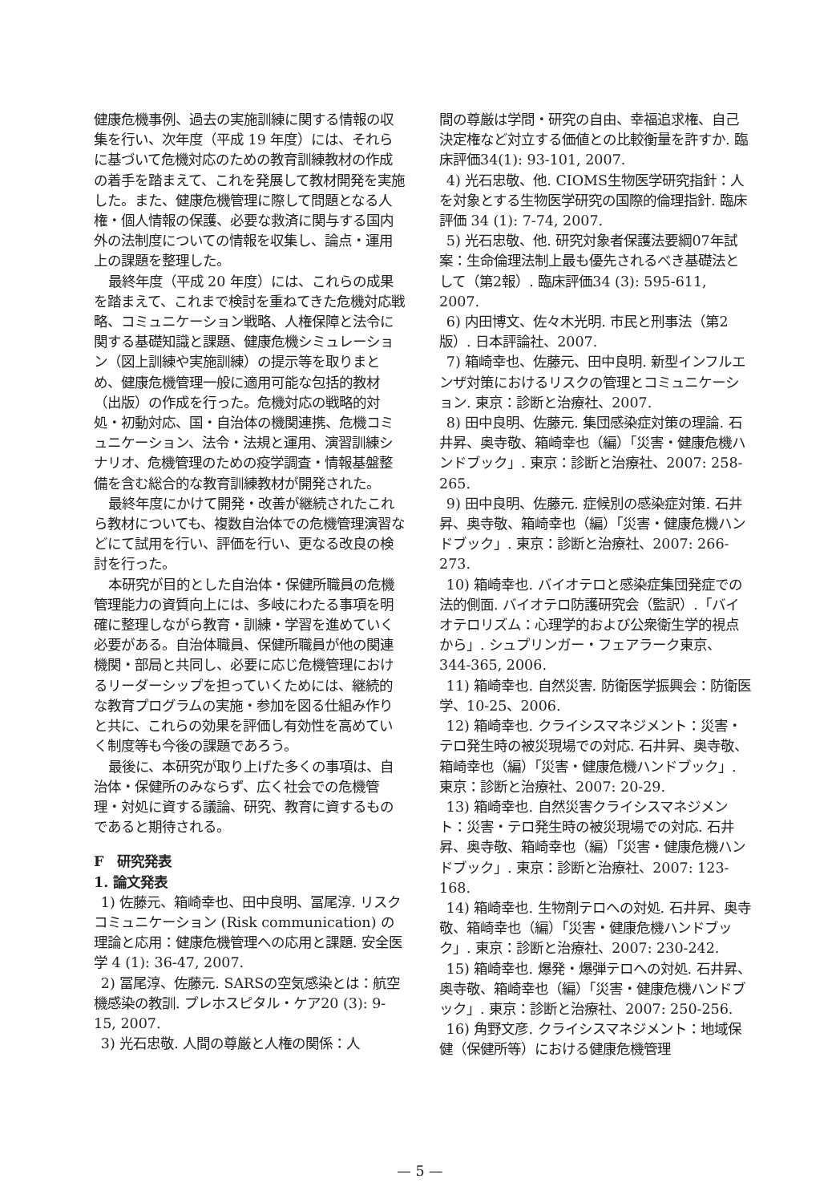健康危機事例、過去の実施訓練に関する情報の収集を行い、次年度（平成 19 年度）には、それらに基づいて危機対応のための教育訓練教材の作成の着手を踏まえて、これを発展して教材開発を実施した。また、健康危機管理に際して問題となる人権・個人情報の保護、必要な救済に関与する国内外の法制度についての情報を収集し、論点・運用上の課題を整理した。
最終年度（平成 20 年度）には、これらの成果を踏まえて、これまで検討を重ねてきた危機対応戦略、コミュニケーション戦略、人権保障と法令に関する基礎知識と課題、健康危機シミュレーション（図上訓練や実施訓練）の提示等を取りまとめ、健康危機管理一般に適用可能な包括的教材（出版）の作成を行った。危機対応の戦略的対処・初動対応、国・自治体の機関連携、危機コミュニケーション、法令・法規と運用、演習訓練シナリオ、危機管理のための疫学調査・情報基盤整備を含む総合的な教育訓練教材が開発された。
最終年度にかけて開発・改善が継続されたこれら教材についても、複数自治体での危機管理演習などにて試用を行い、評価を行い、更なる改良の検討を行った。
本研究が目的とした自治体・保健所職員の危機管理能力の資質向上には、多岐にわたる事項を明確に整理しながら教育・訓練・学習を進めていく必要がある。自治体職員、保健所職員が他の関連機関・部局と共同し、必要に応じ危機管理におけるリーダーシップを担っていくためには、継続的な教育プログラムの実施・参加を図る仕組み作りと共に、これらの効果を評価し有効性を高めていく制度等も今後の課題であろう。
最後に、本研究が取り上げた多くの事項は、自治体・保健所のみならず、広く社会での危機管理・対処に資する議論、研究、教育に資するものであると期待される。
F　研究発表
1. 論文発表
1) 佐藤元、箱崎幸也、田中良明、冨尾淳. リスクコミュニケーション (Risk communication) の理論と応用：健康危機管理への応用と課題. 安全医学 4 (1): 36-47, 2007.
2) 冨尾淳、佐藤元. SARSの空気感染とは：航空機感染の教訓. プレホスピタル・ケア20 (3): 9-15, 2007.
3) 光石忠敬. 人間の尊厳と人権の関係：人
間の尊厳は学問・研究の自由、幸福追求権、自己決定権など対立する価値との比較衡量を許すか. 臨床評価34(1): 93-101, 2007.
4) 光石忠敬、他. CIOMS生物医学研究指針：人を対象とする生物医学研究の国際的倫理指針. 臨床評価 34 (1): 7-74, 2007.
5) 光石忠敬、他. 研究対象者保護法要綱07年試案：生命倫理法制上最も優先されるべき基礎法として（第2報）. 臨床評価34 (3): 595-611, 2007.
6) 内田博文、佐々木光明. 市民と刑事法（第2版）. 日本評論社、2007.
7) 箱崎幸也、佐藤元、田中良明. 新型インフルエンザ対策におけるリスクの管理とコミュニケーション. 東京：診断と治療社、2007.
8) 田中良明、佐藤元. 集団感染症対策の理論. 石井昇、奥寺敬、箱崎幸也（編）「災害・健康危機ハンドブック」. 東京：診断と治療社、2007: 258-265.
9) 田中良明、佐藤元. 症候別の感染症対策. 石井昇、奥寺敬、箱崎幸也（編）「災害・健康危機ハンドブック」. 東京：診断と治療社、2007: 266-273.
10) 箱崎幸也. バイオテロと感染症集団発症での法的側面. バイオテロ防護研究会（監訳）.「バイオテロリズム：心理学的および公衆衛生学的視点から」. シュプリンガー・フェアラーク東京、344-365, 2006.
11) 箱崎幸也. 自然災害. 防衛医学振興会：防衛医学、10-25、2006.
12) 箱崎幸也. クライシスマネジメント：災害・テロ発生時の被災現場での対応. 石井昇、奥寺敬、箱崎幸也（編）「災害・健康危機ハンドブック」. 東京：診断と治療社、2007: 20-29.
13) 箱崎幸也. 自然災害クライシスマネジメント：災害・テロ発生時の被災現場での対応. 石井昇、奥寺敬、箱崎幸也（編）「災害・健康危機ハンドブック」. 東京：診断と治療社、2007: 123-168.
14) 箱崎幸也. 生物剤テロへの対処. 石井昇、奥寺敬、箱崎幸也（編）「災害・健康危機ハンドブック」. 東京：診断と治療社、2007: 230-242.
15) 箱崎幸也. 爆発・爆弾テロへの対処. 石井昇、奥寺敬、箱崎幸也（編）「災害・健康危機ハンドブック」. 東京：診断と治療社、2007: 250-256.
16) 角野文彦. クライシスマネジメント：地域保健（保健所等）における健康危機管理
— 5 —